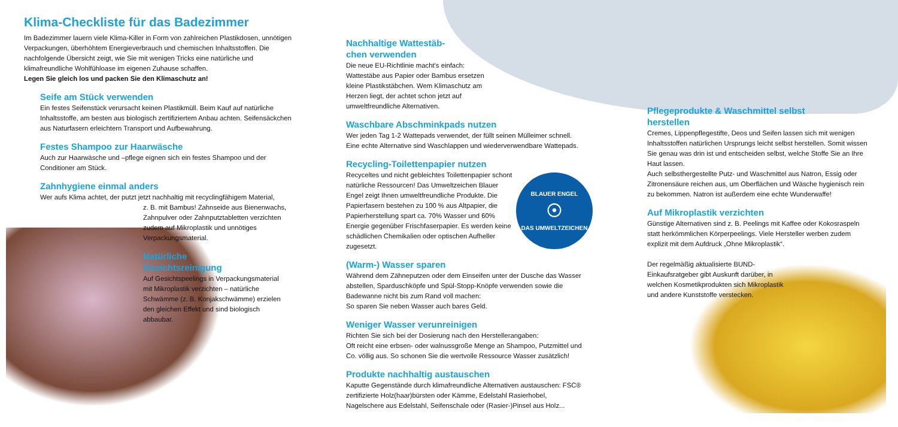Klima-Checkliste für das Badezimmer
Im Badezimmer lauern viele Klima-Killer in Form von zahlreichen Plastikdosen, unnötigen Verpackungen, überhöhtem Energieverbrauch und chemischen Inhaltsstoffen. Die nachfolgende Übersicht zeigt, wie Sie mit wenigen Tricks eine natürliche und klimafreundliche Wohlfühloase im eigenen Zuhause schaffen.
Legen Sie gleich los und packen Sie den Klimaschutz an!
Seife am Stück verwenden
Ein festes Seifenstück verursacht keinen Plastikmüll. Beim Kauf auf natürliche Inhaltsstoffe, am besten aus biologisch zertifiziertem Anbau achten. Seifensäckchen aus Naturfasern erleichtern Transport und Aufbewahrung.
Festes Shampoo zur Haarwäsche
Auch zur Haarwäsche und –pflege eignen sich ein festes Shampoo und der Conditioner am Stück.
Zahnhygiene einmal anders
Wer aufs Klima achtet, der putzt jetzt nachhaltig mit recyclingfähigem Material,
z. B. mit Bambus! Zahnseide aus Bienenwachs, Zahnpulver oder Zahnputztabletten verzichten zudem auf Mikroplastik und unnötiges Verpackungsmaterial.
Natürliche
Gesichtsreinigung
Auf Gesichtspeelings in Verpackungsmaterial mit Mikroplastik verzichten – natürliche Schwämme (z. B. Konjakschwämme) erzielen den gleichen Effekt und sind biologisch abbaubar.
Nachhaltige Wattestäb-
chen verwenden
Die neue EU-Richtlinie macht’s einfach: Wattestäbe aus Papier oder Bambus ersetzen kleine Plastikstäbchen. Wem Klimaschutz am Herzen liegt, der achtet schon jetzt auf umweltfreundliche Alternativen.
Waschbare Abschminkpads nutzen
Wer jeden Tag 1-2 Wattepads verwendet, der füllt seinen Mülleimer schnell. Eine echte Alternative sind Waschlappen und wiederverwendbare Wattepads.
Recycling-Toilettenpapier nutzen
Recyceltes und nicht gebleichtes Toilettenpapier schont natürliche Ressourcen! Das Umweltzeichen Blauer Engel zeigt Ihnen umweltfreundliche Produkte. Die Papierfasern bestehen zu 100 % aus Altpapier, die Papierherstellung spart ca. 70% Wasser und 60% Energie gegenüber Frischfaserpapier. Es werden keine schädlichen Chemikalien oder optischen Aufheller zugesetzt.
(Warm-) Wasser sparen
Während dem Zähneputzen oder dem Einseifen unter der Dusche das Wasser abstellen, Sparduschköpfe und Spül-Stopp-Knöpfe verwenden sowie die Badewanne nicht bis zum Rand voll machen:
So sparen Sie neben Wasser auch bares Geld.
Weniger Wasser verunreinigen
Richten Sie sich bei der Dosierung nach den Herstellerangaben:
Oft reicht eine erbsen- oder walnussgroße Menge an Shampoo, Putzmittel und Co. völlig aus. So schonen Sie die wertvolle Ressource Wasser zusätzlich!
Produkte nachhaltig austauschen
Kaputte Gegenstände durch klimafreundliche Alternativen austauschen: FSC® zertifizierte Holz(haar)bürsten oder Kämme, Edelstahl Rasierhobel, Nagelschere aus Edelstahl, Seifenschale oder (Rasier-)Pinsel aus Holz...
BLAUER ENGEL
☉
DAS UMWELTZEICHEN
Pflegeprodukte & Waschmittel selbst
herstellen
Cremes, Lippenpflegestifte, Deos und Seifen lassen sich mit wenigen Inhaltsstoffen natürlichen Ursprungs leicht selbst herstellen. Somit wissen Sie genau was drin ist und entscheiden selbst, welche Stoffe Sie an Ihre Haut lassen.
Auch selbsthergestellte Putz- und Waschmittel aus Natron, Essig oder Zitronensäure reichen aus, um Oberflächen und Wäsche hygienisch rein zu bekommen. Natron ist außerdem eine echte Wunderwaffe!
Auf Mikroplastik verzichten
Günstige Alternativen sind z. B. Peelings mit Kaffee oder Kokosraspeln statt herkömmlichen Körperpeelings. Viele Hersteller werben zudem explizit mit dem Aufdruck „Ohne Mikroplastik“.
Der regelmäßig aktualisierte BUND-Einkaufsratgeber gibt Auskunft darüber, in welchen Kosmetikprodukten sich Mikroplastik und andere Kunststoffe verstecken.